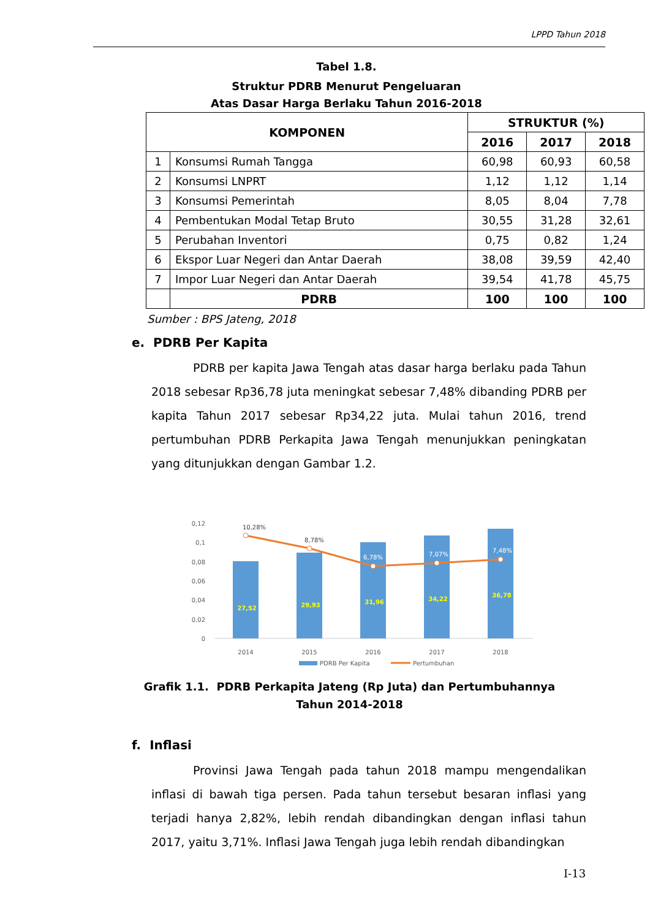LPPD Tahun 2018
Tabel 1.8.
Struktur PDRB Menurut Pengeluaran
Atas Dasar Harga Berlaku Tahun 2016-2018
| KOMPONEN | | STRUKTUR (%) | | |
| --- | --- | --- | --- | --- |
| | | 2016 | 2017 | 2018 |
| 1 | Konsumsi Rumah Tangga | 60,98 | 60,93 | 60,58 |
| 2 | Konsumsi LNPRT | 1,12 | 1,12 | 1,14 |
| 3 | Konsumsi Pemerintah | 8,05 | 8,04 | 7,78 |
| 4 | Pembentukan Modal Tetap Bruto | 30,55 | 31,28 | 32,61 |
| 5 | Perubahan Inventori | 0,75 | 0,82 | 1,24 |
| 6 | Ekspor Luar Negeri dan Antar Daerah | 38,08 | 39,59 | 42,40 |
| 7 | Impor Luar Negeri dan Antar Daerah | 39,54 | 41,78 | 45,75 |
| | PDRB | 100 | 100 | 100 |
Sumber : BPS Jateng, 2018
e. PDRB Per Kapita
PDRB per kapita Jawa Tengah atas dasar harga berlaku pada Tahun 2018 sebesar Rp36,78 juta meningkat sebesar 7,48% dibanding PDRB per kapita Tahun 2017 sebesar Rp34,22 juta. Mulai tahun 2016, trend pertumbuhan PDRB Perkapita Jawa Tengah menunjukkan peningkatan yang ditunjukkan dengan Gambar 1.2.
0,12
0,1
0,08
0,06
0,04
0,02
0
27,52
29,93
31,96
34,22
36,78
10,28%
8,78%
6,78%
7,07%
7,48%
2014
2015
2016
2017
2018
PDRB Per Kapita
Pertumbuhan
Grafik 1.1. PDRB Perkapita Jateng (Rp Juta) dan Pertumbuhannya
Tahun 2014-2018
f. Inflasi
Provinsi Jawa Tengah pada tahun 2018 mampu mengendalikan inflasi di bawah tiga persen. Pada tahun tersebut besaran inflasi yang terjadi hanya 2,82%, lebih rendah dibandingkan dengan inflasi tahun 2017, yaitu 3,71%. Inflasi Jawa Tengah juga lebih rendah dibandingkan
I-13